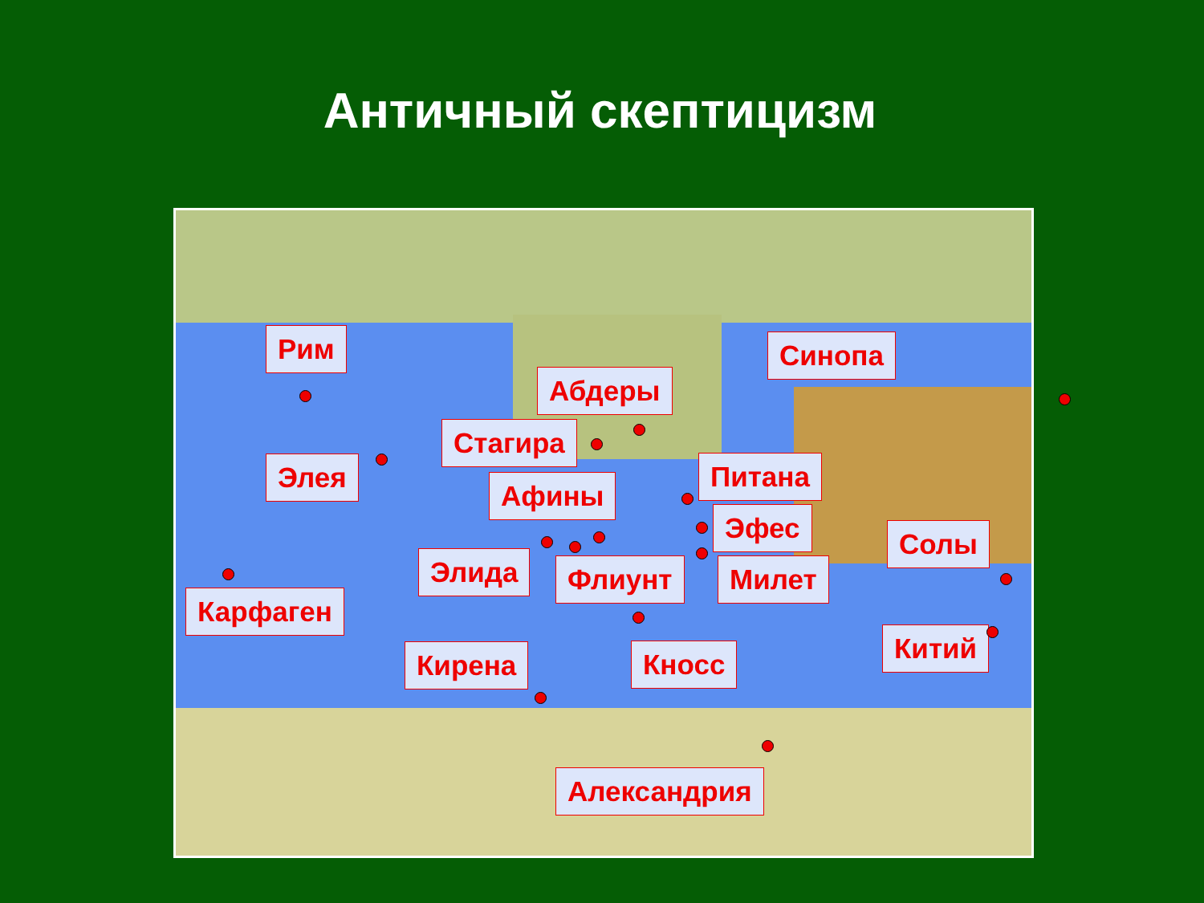Античный скептицизм
Рим Синопа
Абдеры
Стагира
Элея Питана
Афины
Эфес Солы
Элида Флиунт Милет
Карфаген
Кирена Кносс Китий
Александрия